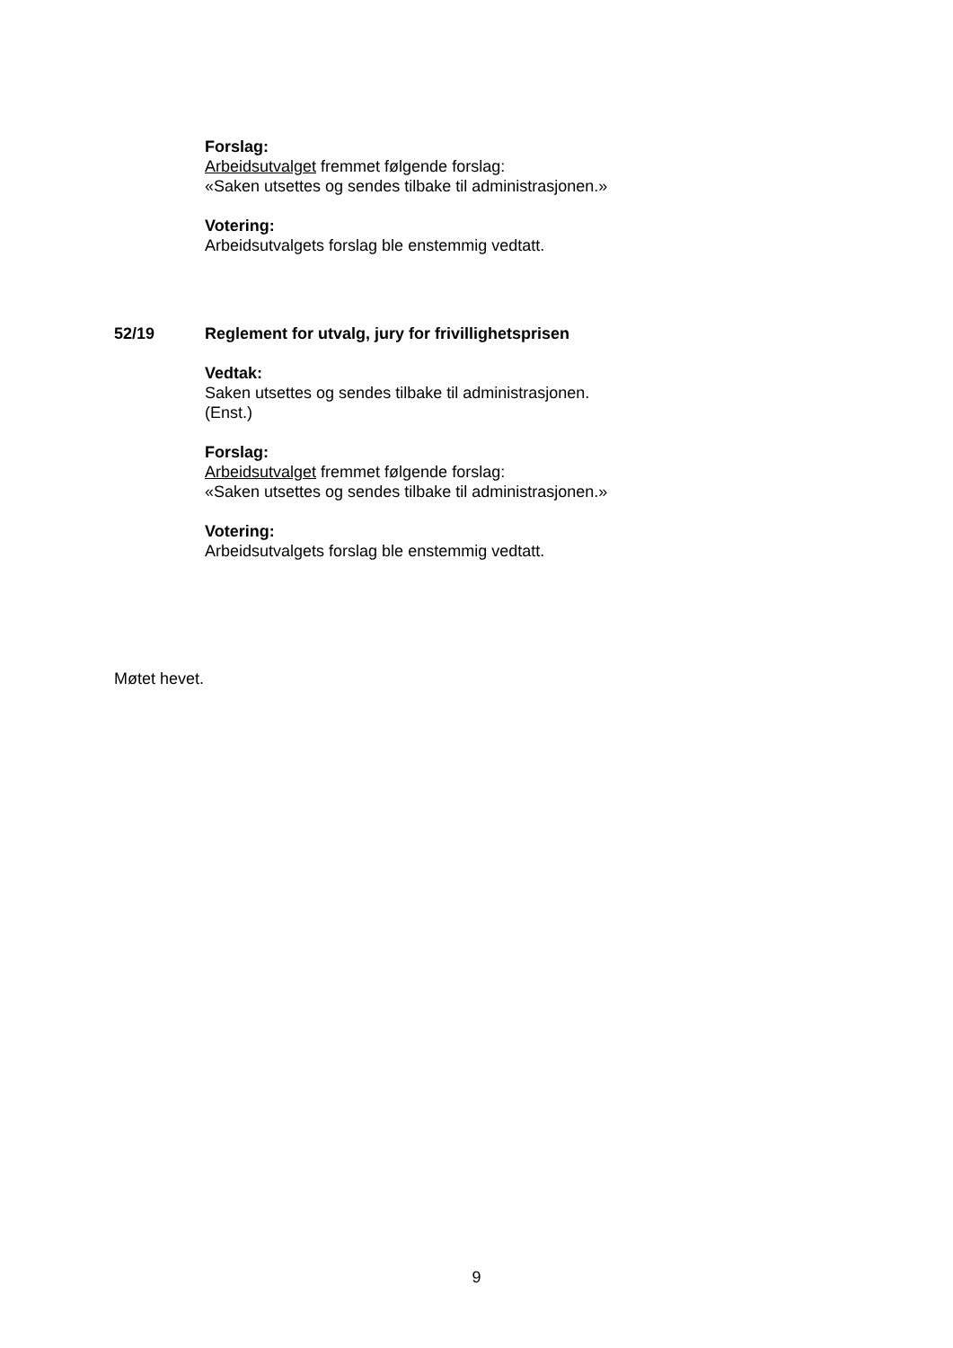Forslag:
Arbeidsutvalget fremmet følgende forslag:
«Saken utsettes og sendes tilbake til administrasjonen.»
Votering:
Arbeidsutvalgets forslag ble enstemmig vedtatt.
52/19 Reglement for utvalg, jury for frivillighetsprisen
Vedtak:
Saken utsettes og sendes tilbake til administrasjonen.
(Enst.)
Forslag:
Arbeidsutvalget fremmet følgende forslag:
«Saken utsettes og sendes tilbake til administrasjonen.»
Votering:
Arbeidsutvalgets forslag ble enstemmig vedtatt.
Møtet hevet.
9